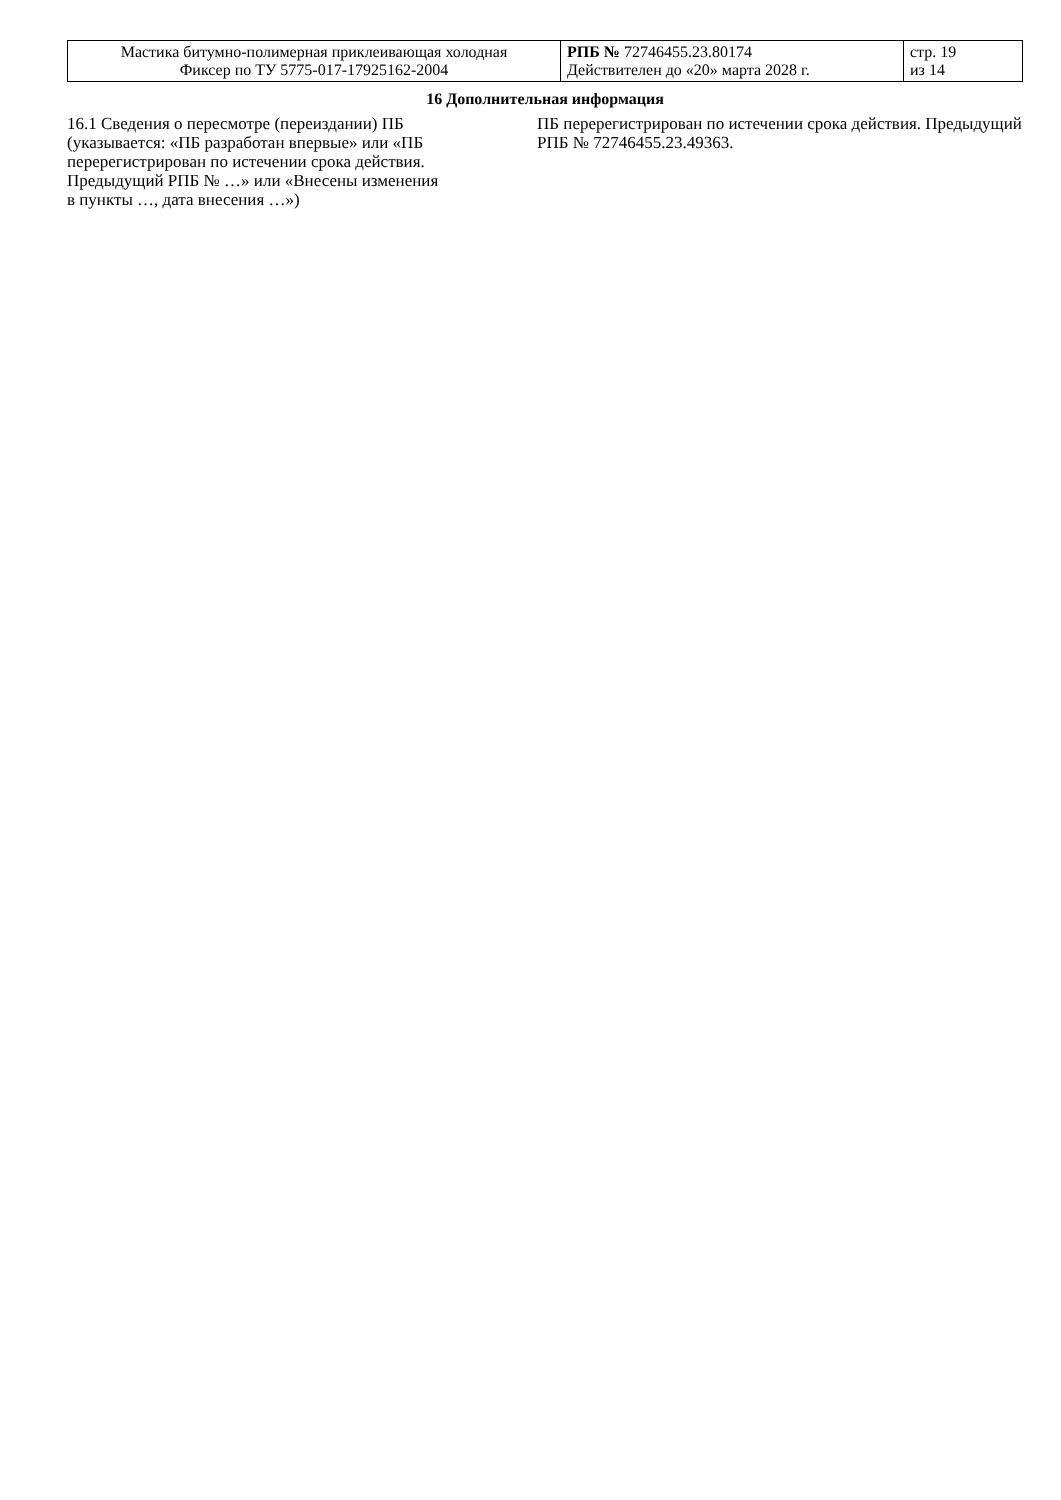| Мастика битумно-полимерная приклеивающая холодная Фиксер по ТУ 5775-017-17925162-2004 | РПБ № 72746455.23.80174 Действителен до «20» марта 2028 г. | стр. 19 из 14 |
16 Дополнительная информация
| 16.1 Сведения о пересмотре (переиздании) ПБ (указывается: «ПБ разработан впервые» или «ПБ перерегистрирован по истечении срока действия. Предыдущий РПБ № …» или «Внесены изменения в пункты …, дата внесения …») | ПБ перерегистрирован по истечении срока действия. Предыдущий РПБ № 72746455.23.49363. |